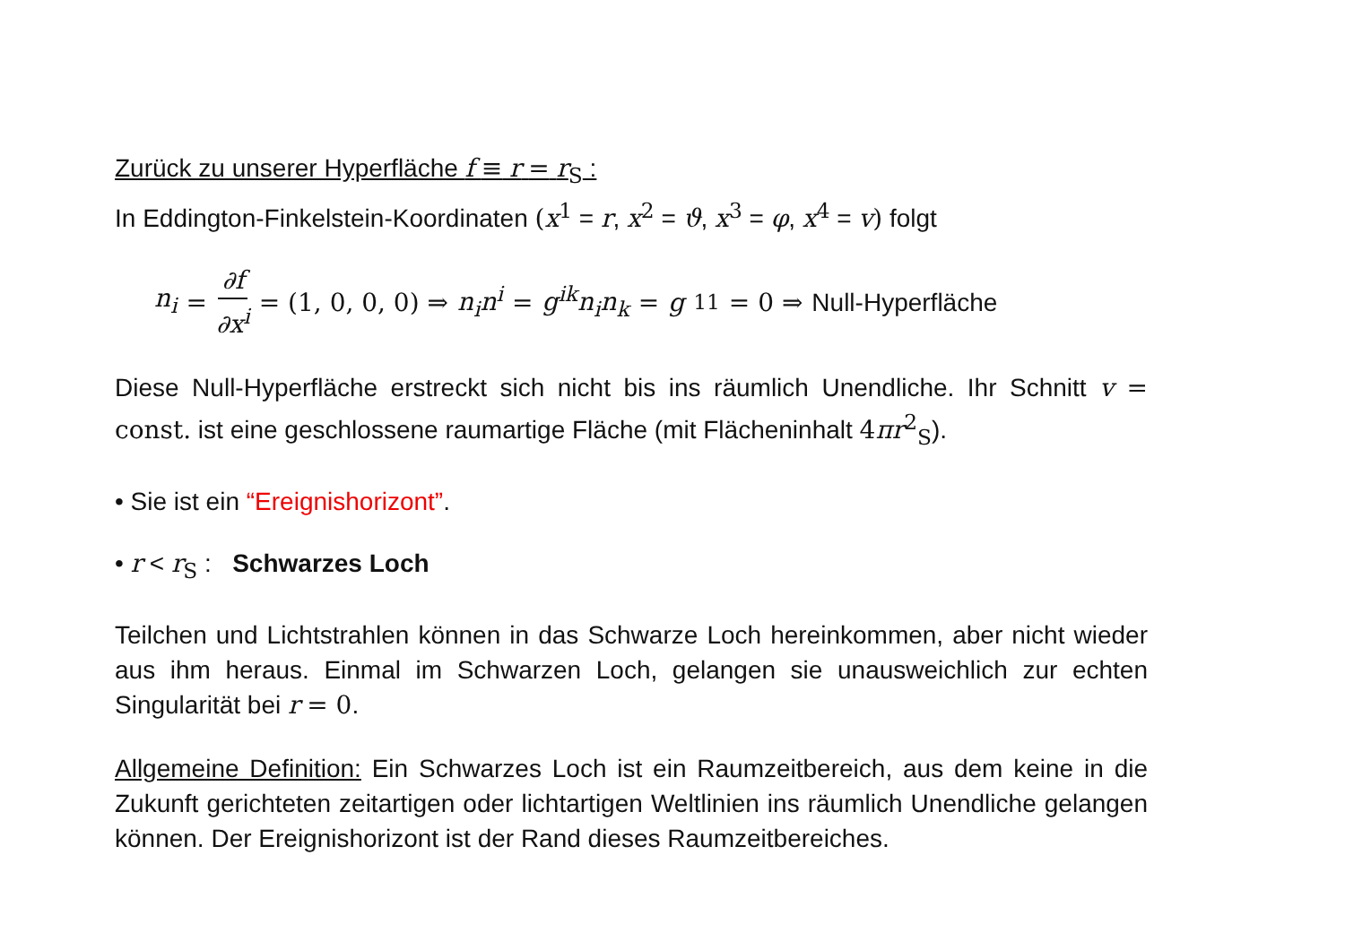Zurück zu unserer Hyperfläche f ≡ r = r<sub>S</sub> :
In Eddington-Finkelstein-Koordinaten (x<sup>1</sup> = r, x<sup>2</sup> = ϑ, x<sup>3</sup> = φ, x<sup>4</sup> = v) folgt
n<sub>i</sub> = ∂f ∂x<sup>i</sup> = (1, 0, 0, 0) ⇒ n<sub>i</sub>n<sup>i</sup> = g<sup>ik</sup>n<sub>i</sub>n<sub>k</sub> = g<sup>11</sup> = 0 ⇒ Null-Hyperfläche
Diese Null-Hyperfläche erstreckt sich nicht bis ins räumlich Unendliche. Ihr Schnitt v = const. ist eine geschlossene raumartige Fläche (mit Flächeninhalt 4 πr<sup>2</sup><sub>S</sub>).
• Sie ist ein “Ereignishorizont”.
• r < r<sub>S</sub> : Schwarzes Loch
Teilchen und Lichtstrahlen können in das Schwarze Loch hereinkommen, aber nicht wieder aus ihm heraus. Einmal im Schwarzen Loch, gelangen sie unausweichlich zur echten Singularität bei r = 0.
Allgemeine Definition: Ein Schwarzes Loch ist ein Raumzeitbereich, aus dem keine in die Zukunft gerichteten zeitartigen oder lichtartigen Weltlinien ins räumlich Unendliche gelangen können. Der Ereignishorizont ist der Rand dieses Raumzeitbereiches.